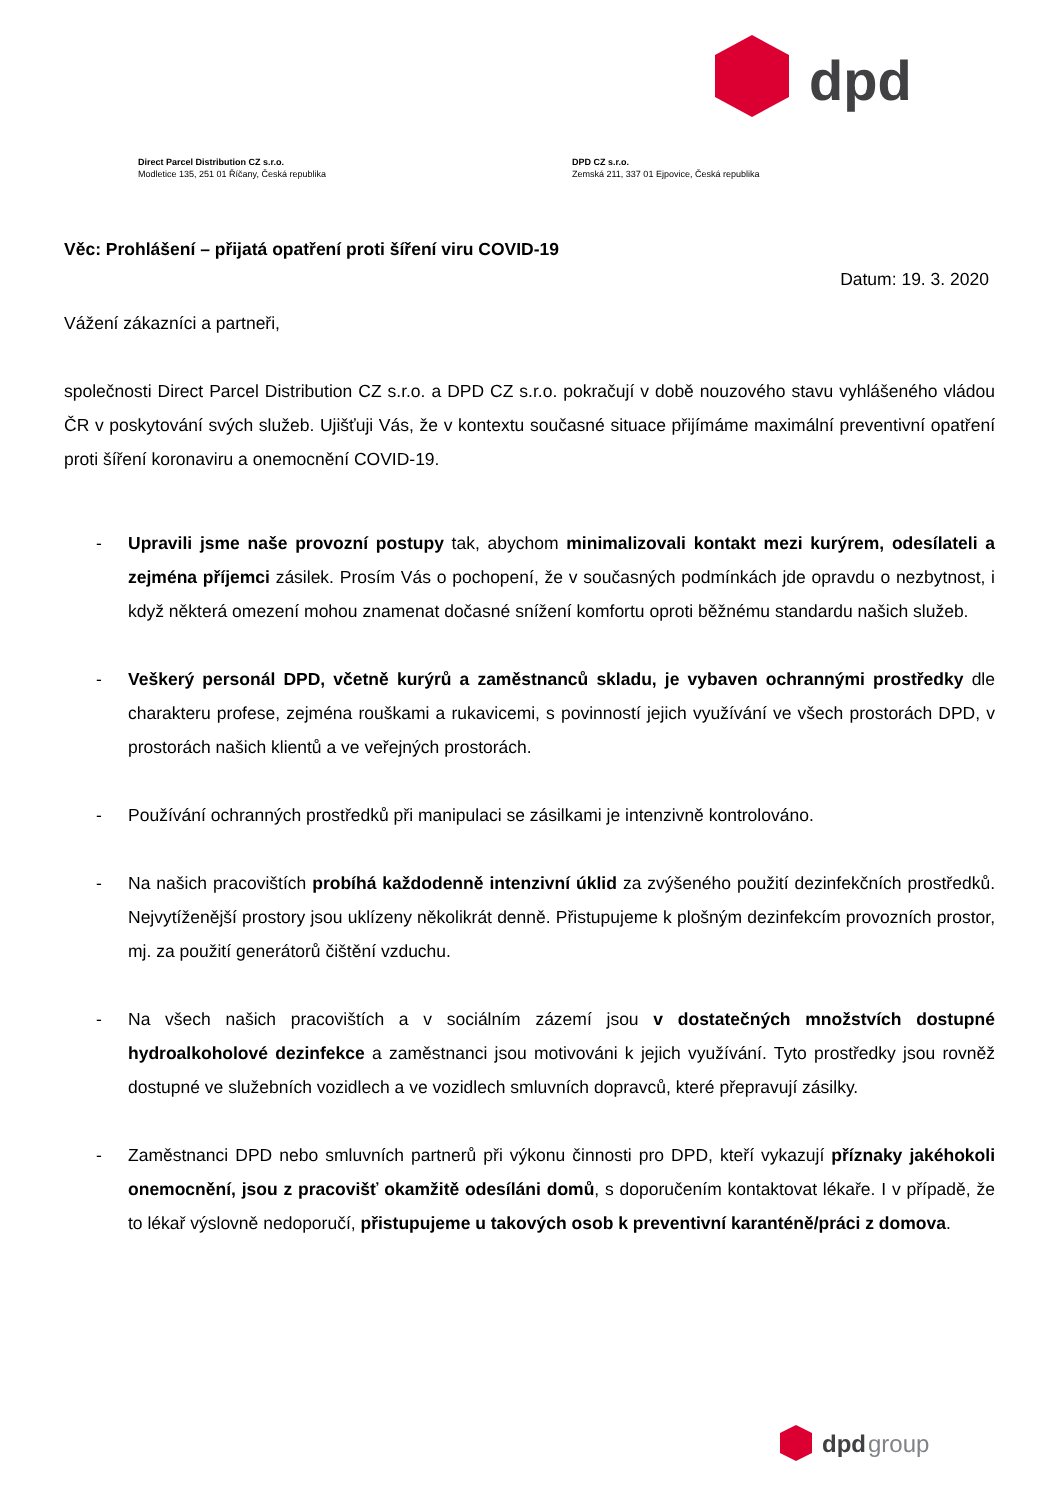dpd
Direct Parcel Distribution CZ s.r.o.
Modletice 135, 251 01 Říčany, Česká republika
DPD CZ s.r.o.
Zemská 211, 337 01 Ejpovice, Česká republika
Věc: Prohlášení – přijatá opatření proti šíření viru COVID-19
Datum: 19. 3. 2020
Vážení zákazníci a partneři,
společnosti Direct Parcel Distribution CZ s.r.o. a DPD CZ s.r.o. pokračují v době nouzového stavu vyhlášeného vládou ČR v poskytování svých služeb. Ujišťuji Vás, že v kontextu současné situace přijímáme maximální preventivní opatření proti šíření koronaviru a onemocnění COVID-19.
- Upravili jsme naše provozní postupy tak, abychom minimalizovali kontakt mezi kurýrem, odesílateli a zejména příjemci zásilek. Prosím Vás o pochopení, že v současných podmínkách jde opravdu o nezbytnost, i když některá omezení mohou znamenat dočasné snížení komfortu oproti běžnému standardu našich služeb.
- Veškerý personál DPD, včetně kurýrů a zaměstnanců skladu, je vybaven ochrannými prostředky dle charakteru profese, zejména rouškami a rukavicemi, s povinností jejich využívání ve všech prostorách DPD, v prostorách našich klientů a ve veřejných prostorách.
- Používání ochranných prostředků při manipulaci se zásilkami je intenzivně kontrolováno.
- Na našich pracovištích probíhá každodenně intenzivní úklid za zvýšeného použití dezinfekčních prostředků. Nejvytíženější prostory jsou uklízeny několikrát denně. Přistupujeme k plošným dezinfekcím provozních prostor, mj. za použití generátorů čištění vzduchu.
- Na všech našich pracovištích a v sociálním zázemí jsou v dostatečných množstvích dostupné hydroalkoholové dezinfekce a zaměstnanci jsou motivováni k jejich využívání. Tyto prostředky jsou rovněž dostupné ve služebních vozidlech a ve vozidlech smluvních dopravců, které přepravují zásilky.
- Zaměstnanci DPD nebo smluvních partnerů při výkonu činnosti pro DPD, kteří vykazují příznaky jakéhokoli onemocnění, jsou z pracovišť okamžitě odesíláni domů, s doporučením kontaktovat lékaře. I v případě, že to lékař výslovně nedoporučí, přistupujeme u takových osob k preventivní karanténě/práci z domova.
dpd
group